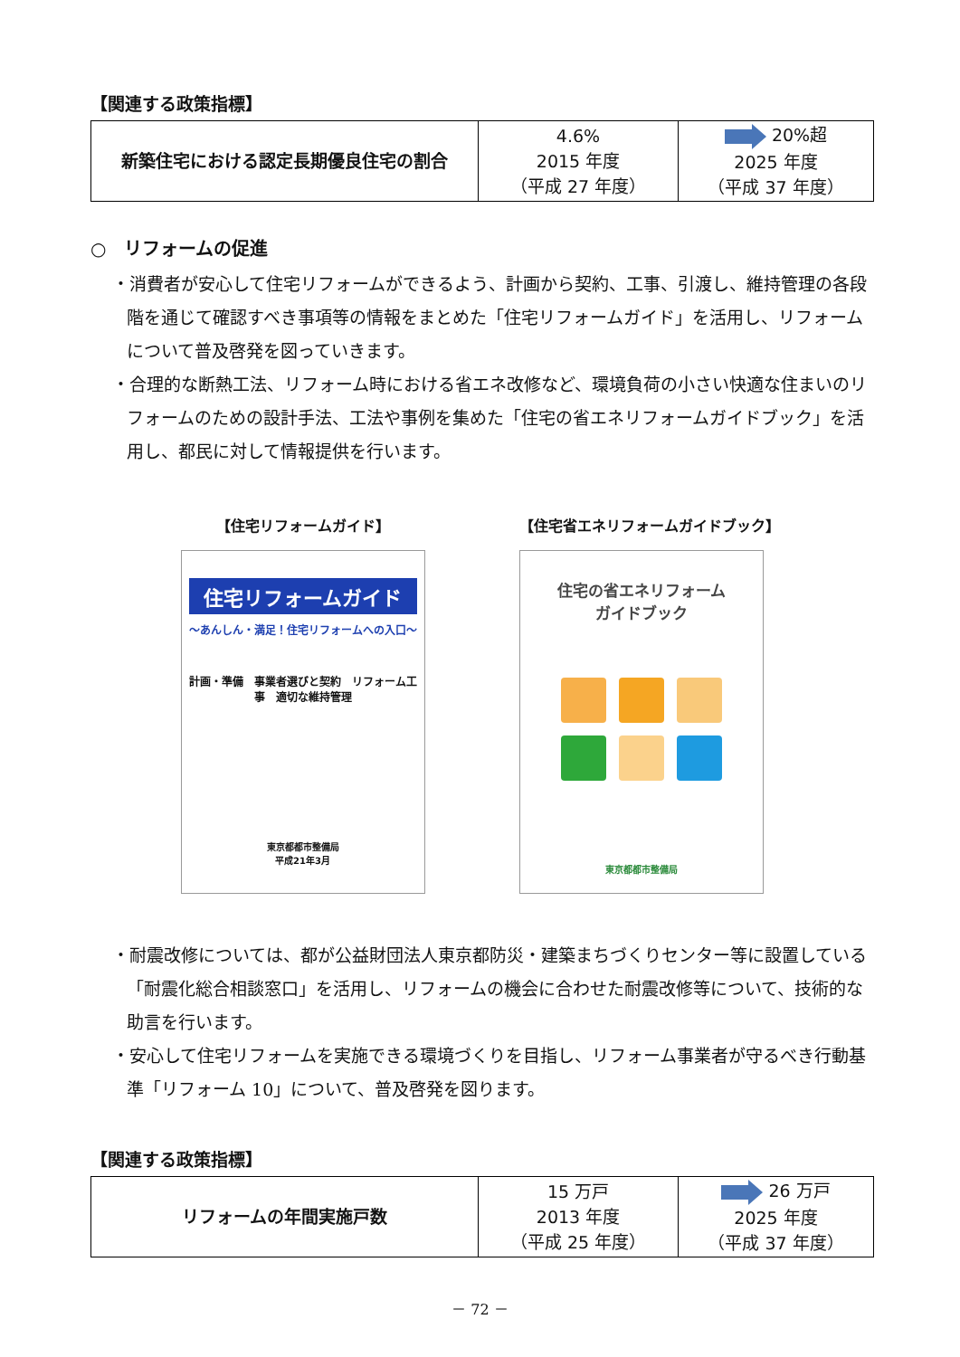【関連する政策指標】
| 新築住宅における認定長期優良住宅の割合 | 4.6% 2015 年度 （平成 27 年度） | 20%超 2025 年度 （平成 37 年度） |
○　リフォームの促進
・消費者が安心して住宅リフォームができるよう、計画から契約、工事、引渡し、維持管理の各段階を通じて確認すべき事項等の情報をまとめた「住宅リフォームガイド」を活用し、リフォームについて普及啓発を図っていきます。
・合理的な断熱工法、リフォーム時における省エネ改修など、環境負荷の小さい快適な住まいのリフォームのための設計手法、工法や事例を集めた「住宅の省エネリフォームガイドブック」を活用し、都民に対して情報提供を行います。
【住宅リフォームガイド】
住宅リフォームガイド
～あんしん・満足！住宅リフォームへの入口～
計画・準備　事業者選びと契約　リフォーム工事　適切な維持管理
東京都都市整備局
平成21年3月
【住宅省エネリフォームガイドブック】
住宅の省エネリフォーム
ガイドブック
東京都都市整備局
・耐震改修については、都が公益財団法人東京都防災・建築まちづくりセンター等に設置している「耐震化総合相談窓口」を活用し、リフォームの機会に合わせた耐震改修等について、技術的な助言を行います。
・安心して住宅リフォームを実施できる環境づくりを目指し、リフォーム事業者が守るべき行動基準「リフォーム 10」について、普及啓発を図ります。
【関連する政策指標】
| リフォームの年間実施戸数 | 15 万戸 2013 年度 （平成 25 年度） | 26 万戸 2025 年度 （平成 37 年度） |
－ 72 －